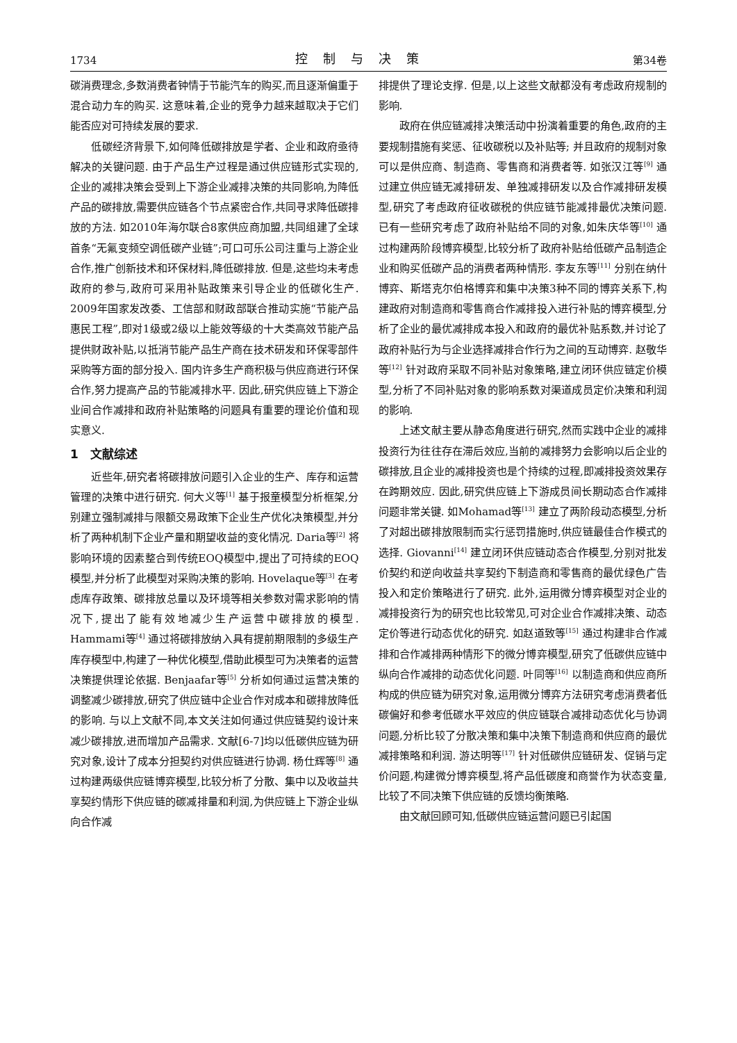1734 控制与决策 第34卷
碳消费理念,多数消费者钟情于节能汽车的购买,而且逐渐偏重于混合动力车的购买. 这意味着,企业的竞争力越来越取决于它们能否应对可持续发展的要求.
低碳经济背景下,如何降低碳排放是学者、企业和政府亟待解决的关键问题. 由于产品生产过程是通过供应链形式实现的,企业的减排决策会受到上下游企业减排决策的共同影响,为降低产品的碳排放,需要供应链各个节点紧密合作,共同寻求降低碳排放的方法. 如2010年海尔联合8家供应商加盟,共同组建了全球首条“无氟变频空调低碳产业链”;可口可乐公司注重与上游企业合作,推广创新技术和环保材料,降低碳排放. 但是,这些均未考虑政府的参与,政府可采用补贴政策来引导企业的低碳化生产. 2009年国家发改委、工信部和财政部联合推动实施“节能产品惠民工程”,即对1级或2级以上能效等级的十大类高效节能产品提供财政补贴,以抵消节能产品生产商在技术研发和环保零部件采购等方面的部分投入. 国内许多生产商积极与供应商进行环保合作,努力提高产品的节能减排水平. 因此,研究供应链上下游企业间合作减排和政府补贴策略的问题具有重要的理论价值和现实意义.
1　文献综述
近些年,研究者将碳排放问题引入企业的生产、库存和运营管理的决策中进行研究. 何大义等<sup>[1]</sup> 基于报童模型分析框架,分别建立强制减排与限额交易政策下企业生产优化决策模型,并分析了两种机制下企业产量和期望收益的变化情况. Daria等<sup>[2]</sup> 将影响环境的因素整合到传统EOQ模型中,提出了可持续的EOQ模型,并分析了此模型对采购决策的影响. Hovelaque等<sup>[3]</sup> 在考虑库存政策、碳排放总量以及环境等相关参数对需求影响的情况下,提出了能有效地减少生产运营中碳排放的模型. Hammami等<sup>[4]</sup> 通过将碳排放纳入具有提前期限制的多级生产库存模型中,构建了一种优化模型,借助此模型可为决策者的运营决策提供理论依据. Benjaafar等<sup>[5]</sup> 分析如何通过运营决策的调整减少碳排放,研究了供应链中企业合作对成本和碳排放降低的影响. 与以上文献不同,本文关注如何通过供应链契约设计来减少碳排放,进而增加产品需求. 文献[6-7]均以低碳供应链为研究对象,设计了成本分担契约对供应链进行协调. 杨仕辉等<sup>[8]</sup> 通过构建两级供应链博弈模型,比较分析了分散、集中以及收益共享契约情形下供应链的碳减排量和利润,为供应链上下游企业纵向合作减
排提供了理论支撑. 但是,以上这些文献都没有考虑政府规制的影响.
政府在供应链减排决策活动中扮演着重要的角色,政府的主要规制措施有奖惩、征收碳税以及补贴等; 并且政府的规制对象可以是供应商、制造商、零售商和消费者等. 如张汉江等<sup>[9]</sup> 通过建立供应链无减排研发、单独减排研发以及合作减排研发模型,研究了考虑政府征收碳税的供应链节能减排最优决策问题. 已有一些研究考虑了政府补贴给不同的对象,如朱庆华等<sup>[10]</sup> 通过构建两阶段博弈模型,比较分析了政府补贴给低碳产品制造企业和购买低碳产品的消费者两种情形. 李友东等<sup>[11]</sup> 分别在纳什博弈、斯塔克尔伯格博弈和集中决策3种不同的博弈关系下,构建政府对制造商和零售商合作减排投入进行补贴的博弈模型,分析了企业的最优减排成本投入和政府的最优补贴系数,并讨论了政府补贴行为与企业选择减排合作行为之间的互动博弈. 赵敬华等<sup>[12]</sup> 针对政府采取不同补贴对象策略,建立闭环供应链定价模型,分析了不同补贴对象的影响系数对渠道成员定价决策和利润的影响.
上述文献主要从静态角度进行研究,然而实践中企业的减排投资行为往往存在滞后效应,当前的减排努力会影响以后企业的碳排放,且企业的减排投资也是个持续的过程,即减排投资效果存在跨期效应. 因此,研究供应链上下游成员间长期动态合作减排问题非常关键. 如Mohamad等<sup>[13]</sup> 建立了两阶段动态模型,分析了对超出碳排放限制而实行惩罚措施时,供应链最佳合作模式的选择. Giovanni<sup>[14]</sup> 建立闭环供应链动态合作模型,分别对批发价契约和逆向收益共享契约下制造商和零售商的最优绿色广告投入和定价策略进行了研究. 此外,运用微分博弈模型对企业的减排投资行为的研究也比较常见,可对企业合作减排决策、动态定价等进行动态优化的研究. 如赵道致等<sup>[15]</sup> 通过构建非合作减排和合作减排两种情形下的微分博弈模型,研究了低碳供应链中纵向合作减排的动态优化问题. 叶同等<sup>[16]</sup> 以制造商和供应商所构成的供应链为研究对象,运用微分博弈方法研究考虑消费者低碳偏好和参考低碳水平效应的供应链联合减排动态优化与协调问题,分析比较了分散决策和集中决策下制造商和供应商的最优减排策略和利润. 游达明等<sup>[17]</sup> 针对低碳供应链研发、促销与定价问题,构建微分博弈模型,将产品低碳度和商誉作为状态变量,比较了不同决策下供应链的反馈均衡策略.
由文献回顾可知,低碳供应链运营问题已引起国